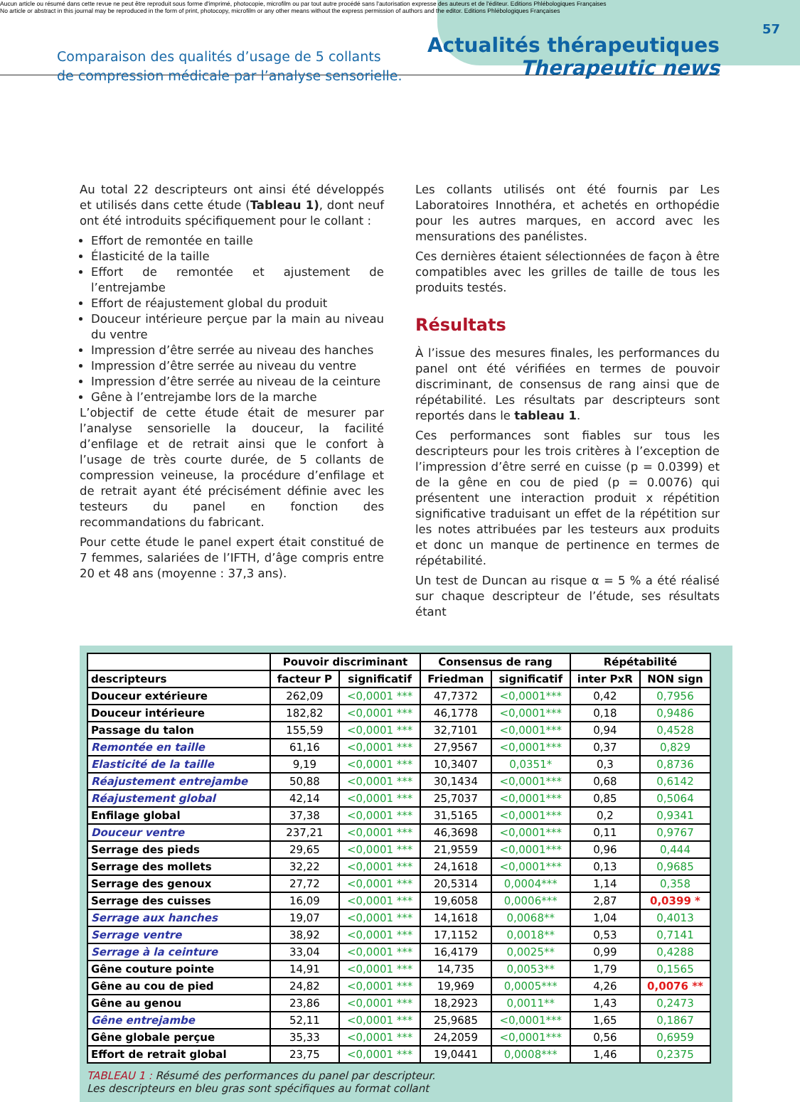Aucun article ou résumé dans cette revue ne peut être reproduit sous forme d'imprimé, photocopie, microfilm ou par tout autre procédé sans l'autorisation expresse des auteurs et de l'éditeur. Editions Phlébologiques Françaises
No article or abstract in this journal may be reproduced in the form of print, photocopy, microfilm or any other means without the express permission of authors and the editor. Editions Phlébologiques Françaises
57
Comparaison des qualités d’usage de 5 collants
de compression médicale par l’analyse sensorielle.
Actualités thérapeutiques
Therapeutic news
Au total 22 descripteurs ont ainsi été développés et utilisés dans cette étude (Tableau 1), dont neuf ont été introduits spécifiquement pour le collant :
Effort de remontée en taille
Élasticité de la taille
Effort de remontée et ajustement de l’entrejambe
Effort de réajustement global du produit
Douceur intérieure perçue par la main au niveau du ventre
Impression d’être serrée au niveau des hanches
Impression d’être serrée au niveau du ventre
Impression d’être serrée au niveau de la ceinture
Gêne à l’entrejambe lors de la marche
L’objectif de cette étude était de mesurer par l’analyse sensorielle la douceur, la facilité d’enfilage et de retrait ainsi que le confort à l’usage de très courte durée, de 5 collants de compression veineuse, la procédure d’enfilage et de retrait ayant été précisément définie avec les testeurs du panel en fonction des recommandations du fabricant.
Pour cette étude le panel expert était constitué de 7 femmes, salariées de l’IFTH, d’âge compris entre 20 et 48 ans (moyenne : 37,3 ans).
Les collants utilisés ont été fournis par Les Laboratoires Innothéra, et achetés en orthopédie pour les autres marques, en accord avec les mensurations des panélistes.
Ces dernières étaient sélectionnées de façon à être compatibles avec les grilles de taille de tous les produits testés.
Résultats
À l’issue des mesures finales, les performances du panel ont été vérifiées en termes de pouvoir discriminant, de consensus de rang ainsi que de répétabilité. Les résultats par descripteurs sont reportés dans le tableau 1.
Ces performances sont fiables sur tous les descripteurs pour les trois critères à l’exception de l’impression d’être serré en cuisse (p = 0.0399) et de la gêne en cou de pied (p = 0.0076) qui présentent une interaction produit x répétition significative traduisant un effet de la répétition sur les notes attribuées par les testeurs aux produits et donc un manque de pertinence en termes de répétabilité.
Un test de Duncan au risque α = 5 % a été réalisé sur chaque descripteur de l’étude, ses résultats étant
| | Pouvoir discriminant | | Consensus de rang | | Répétabilité | |
| --- | --- | --- | --- | --- | --- | --- |
| descripteurs | facteur P | significatif | Friedman | significatif | inter PxR | NON sign |
| Douceur extérieure | 262,09 | <0,0001 *** | 47,7372 | <0,0001*** | 0,42 | 0,7956 |
| Douceur intérieure | 182,82 | <0,0001 *** | 46,1778 | <0,0001*** | 0,18 | 0,9486 |
| Passage du talon | 155,59 | <0,0001 *** | 32,7101 | <0,0001*** | 0,94 | 0,4528 |
| Remontée en taille | 61,16 | <0,0001 *** | 27,9567 | <0,0001*** | 0,37 | 0,829 |
| Elasticité de la taille | 9,19 | <0,0001 *** | 10,3407 | 0,0351* | 0,3 | 0,8736 |
| Réajustement entrejambe | 50,88 | <0,0001 *** | 30,1434 | <0,0001*** | 0,68 | 0,6142 |
| Réajustement global | 42,14 | <0,0001 *** | 25,7037 | <0,0001*** | 0,85 | 0,5064 |
| Enfilage global | 37,38 | <0,0001 *** | 31,5165 | <0,0001*** | 0,2 | 0,9341 |
| Douceur ventre | 237,21 | <0,0001 *** | 46,3698 | <0,0001*** | 0,11 | 0,9767 |
| Serrage des pieds | 29,65 | <0,0001 *** | 21,9559 | <0,0001*** | 0,96 | 0,444 |
| Serrage des mollets | 32,22 | <0,0001 *** | 24,1618 | <0,0001*** | 0,13 | 0,9685 |
| Serrage des genoux | 27,72 | <0,0001 *** | 20,5314 | 0,0004*** | 1,14 | 0,358 |
| Serrage des cuisses | 16,09 | <0,0001 *** | 19,6058 | 0,0006*** | 2,87 | 0,0399 * |
| Serrage aux hanches | 19,07 | <0,0001 *** | 14,1618 | 0,0068** | 1,04 | 0,4013 |
| Serrage ventre | 38,92 | <0,0001 *** | 17,1152 | 0,0018** | 0,53 | 0,7141 |
| Serrage à la ceinture | 33,04 | <0,0001 *** | 16,4179 | 0,0025** | 0,99 | 0,4288 |
| Gêne couture pointe | 14,91 | <0,0001 *** | 14,735 | 0,0053** | 1,79 | 0,1565 |
| Gêne au cou de pied | 24,82 | <0,0001 *** | 19,969 | 0,0005*** | 4,26 | 0,0076 ** |
| Gêne au genou | 23,86 | <0,0001 *** | 18,2923 | 0,0011** | 1,43 | 0,2473 |
| Gêne entrejambe | 52,11 | <0,0001 *** | 25,9685 | <0,0001*** | 1,65 | 0,1867 |
| Gêne globale perçue | 35,33 | <0,0001 *** | 24,2059 | <0,0001*** | 0,56 | 0,6959 |
| Effort de retrait global | 23,75 | <0,0001 *** | 19,0441 | 0,0008*** | 1,46 | 0,2375 |
TABLEAU 1 : Résumé des performances du panel par descripteur.
Les descripteurs en bleu gras sont spécifiques au format collant